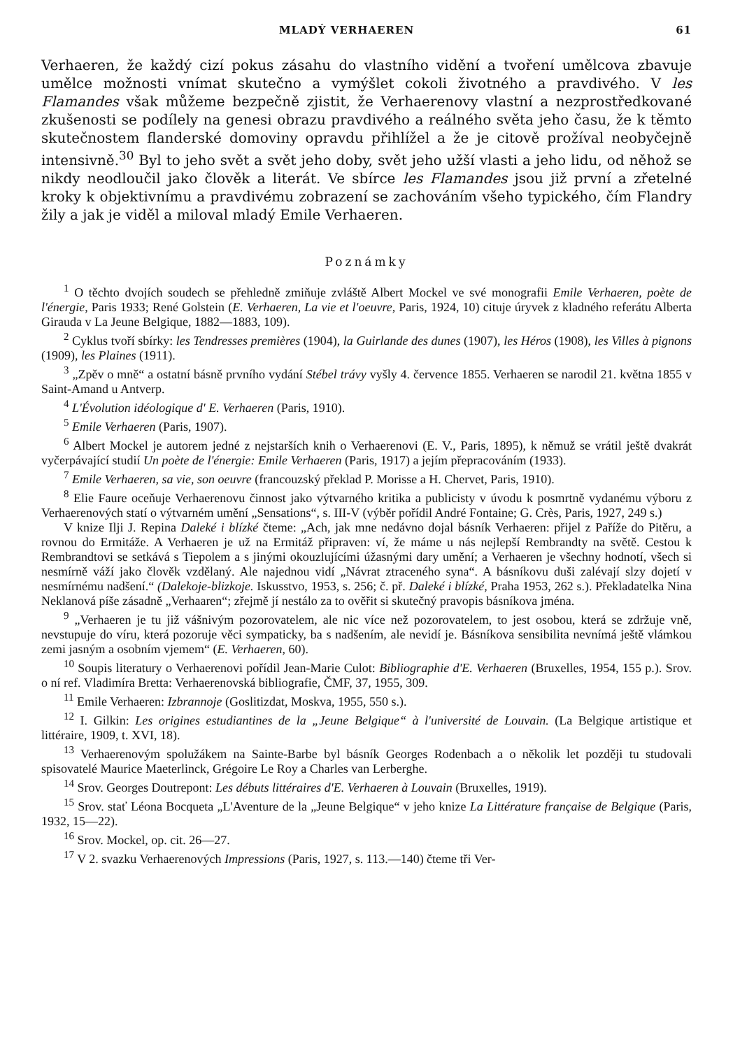MLADÝ VERHAEREN 61
Verhaeren, že každý cizí pokus zásahu do vlastního vidění a tvoření umělcova zbavuje umělce možnosti vnímat skutečno a vymýšlet cokoli životného a pravdivého. V les Flamandes však můžeme bezpečně zjistit, že Verhaerenovy vlastní a nezprostředkované zkušenosti se podílely na genesi obrazu pravdivého a reálného světa jeho času, že k těmto skutečnostem flanderské domoviny opravdu přihlížel a že je citově prožíval neobyčejně intensivně.<sup>30</sup> Byl to jeho svět a svět jeho doby, svět jeho užší vlasti a jeho lidu, od něhož se nikdy neodloučil jako člověk a literát. Ve sbírce les Flamandes jsou již první a zřetelné kroky k objektivnímu a pravdivému zobrazení se zachováním všeho typického, čím Flandry žily a jak je viděl a miloval mladý Emile Verhaeren.
Poznámky
<sup>1</sup> O těchto dvojích soudech se přehledně zmiňuje zvláště Albert Mockel ve své monografii Emile Verhaeren, poète de l'énergie, Paris 1933; René Golstein (E. Verhaeren, La vie et l'oeuvre, Paris, 1924, 10) cituje úryvek z kladného referátu Alberta Girauda v La Jeune Belgique, 1882—1883, 109).
<sup>2</sup> Cyklus tvoří sbírky: les Tendresses premières (1904), la Guirlande des dunes (1907), les Héros (1908), les Villes à pignons (1909), les Plaines (1911).
<sup>3</sup> „Zpěv o mně“ a ostatní básně prvního vydání Stébel trávy vyšly 4. července 1855. Verhaeren se narodil 21. května 1855 v Saint-Amand u Antverp.
<sup>4</sup> L'Évolution idéologique d' E. Verhaeren (Paris, 1910).
<sup>5</sup> Emile Verhaeren (Paris, 1907).
<sup>6</sup> Albert Mockel je autorem jedné z nejstarších knih o Verhaerenovi (E. V., Paris, 1895), k němuž se vrátil ještě dvakrát vyčerpávající studií Un poète de l'énergie: Emile Verhaeren (Paris, 1917) a jejím přepracováním (1933).
<sup>7</sup> Emile Verhaeren, sa vie, son oeuvre (francouzský překlad P. Morisse a H. Chervet, Paris, 1910).
<sup>8</sup> Elie Faure oceňuje Verhaerenovu činnost jako výtvarného kritika a publicisty v úvodu k posmrtně vydanému výboru z Verhaerenových statí o výtvarném umění „Sensations“, s. III-V (výběr pořídil André Fontaine; G. Crès, Paris, 1927, 249 s.)
V knize Ilji J. Repina Daleké i blízké čteme: „Ach, jak mne nedávno dojal básník Verhaeren: přijel z Paříže do Pitěru, a rovnou do Ermitáže. A Verhaeren je už na Ermitáž připraven: ví, že máme u nás nejlepší Rembrandty na světě. Cestou k Rembrandtovi se setkává s Tiepolem a s jinými okouzlujícími úžasnými dary umění; a Verhaeren je všechny hodnotí, všech si nesmírně váží jako člověk vzdělaný. Ale najednou vidí „Návrat ztraceného syna“. A básníkovu duši zalévají slzy dojetí v nesmírnému nadšení.“ (Dalekoje-blizkoje. Iskusstvo, 1953, s. 256; č. př. Daleké i blízké, Praha 1953, 262 s.). Překladatelka Nina Neklanová píše zásadně „Verhaaren“; zřejmě jí nestálo za to ověřit si skutečný pravopis básníkova jména.
<sup>9</sup> „Verhaeren je tu již vášnivým pozorovatelem, ale nic více než pozorovatelem, to jest osobou, která se zdržuje vně, nevstupuje do víru, která pozoruje věci sympaticky, ba s nadšením, ale nevidí je. Básníkova sensibilita nevnímá ještě vlámkou zemi jasným a osobním vjemem“ (E. Verhaeren, 60).
<sup>10</sup> Soupis literatury o Verhaerenovi pořídil Jean-Marie Culot: Bibliographie d'E. Verhaeren (Bruxelles, 1954, 155 p.). Srov. o ní ref. Vladimíra Bretta: Verhaerenovská bibliografie, ČMF, 37, 1955, 309.
<sup>11</sup> Emile Verhaeren: Izbrannoje (Goslitizdat, Moskva, 1955, 550 s.).
<sup>12</sup> I. Gilkin: Les origines estudiantines de la „Jeune Belgique“ à l'université de Louvain. (La Belgique artistique et littéraire, 1909, t. XVI, 18).
<sup>13</sup> Verhaerenovým spolužákem na Sainte-Barbe byl básník Georges Rodenbach a o několik let později tu studovali spisovatelé Maurice Maeterlinck, Grégoire Le Roy a Charles van Lerberghe.
<sup>14</sup> Srov. Georges Doutrepont: Les débuts littéraires d'E. Verhaeren à Louvain (Bruxelles, 1919).
<sup>15</sup> Srov. stať Léona Bocqueta „L'Aventure de la „Jeune Belgique“ v jeho knize La Littérature française de Belgique (Paris, 1932, 15—22).
<sup>16</sup> Srov. Mockel, op. cit. 26—27.
<sup>17</sup> V 2. svazku Verhaerenových Impressions (Paris, 1927, s. 113.—140) čteme tři Ver-